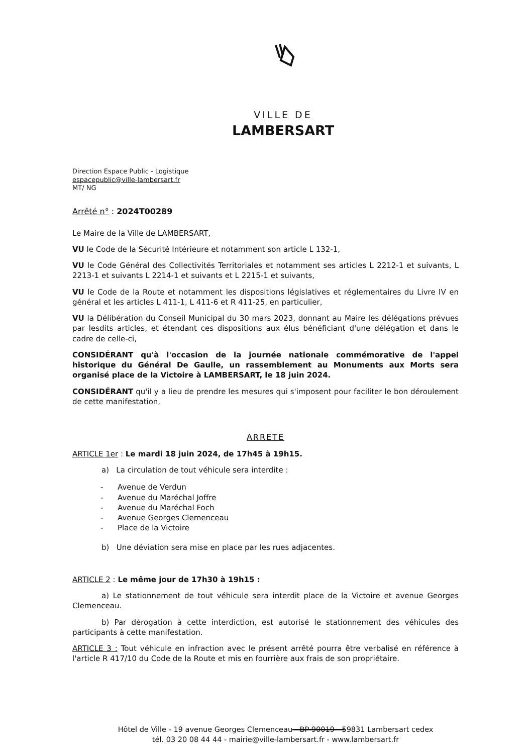VILLE DE
LAMBERSART
Direction Espace Public - Logistique
espacepublic@ville-lambersart.fr
MT/ NG
Arrêté n° : 2024T00289
Le Maire de la Ville de LAMBERSART,
VU le Code de la Sécurité Intérieure et notamment son article L 132-1,
VU le Code Général des Collectivités Territoriales et notamment ses articles L 2212-1 et suivants, L 2213-1 et suivants L 2214-1 et suivants et L 2215-1 et suivants,
VU le Code de la Route et notamment les dispositions législatives et réglementaires du Livre IV en général et les articles L 411-1, L 411-6 et R 411-25, en particulier,
VU la Délibération du Conseil Municipal du 30 mars 2023, donnant au Maire les délégations prévues par lesdits articles, et étendant ces dispositions aux élus bénéficiant d'une délégation et dans le cadre de celle-ci,
CONSIDÉRANT qu'à l'occasion de la journée nationale commémorative de l'appel historique du Général De Gaulle, un rassemblement au Monuments aux Morts sera organisé place de la Victoire à LAMBERSART, le 18 juin 2024.
CONSIDÉRANT qu'il y a lieu de prendre les mesures qui s'imposent pour faciliter le bon déroulement de cette manifestation,
ARRETE
ARTICLE 1er : Le mardi 18 juin 2024, de 17h45 à 19h15.
a) La circulation de tout véhicule sera interdite :
- Avenue de Verdun
- Avenue du Maréchal Joffre
- Avenue du Maréchal Foch
- Avenue Georges Clemenceau
- Place de la Victoire
b) Une déviation sera mise en place par les rues adjacentes.
ARTICLE 2 : Le même jour de 17h30 à 19h15 :
a) Le stationnement de tout véhicule sera interdit place de la Victoire et avenue Georges Clemenceau.
b) Par dérogation à cette interdiction, est autorisé le stationnement des véhicules des participants à cette manifestation.
ARTICLE 3 : Tout véhicule en infraction avec le présent arrêté pourra être verbalisé en référence à l'article R 417/10 du Code de la Route et mis en fourrière aux frais de son propriétaire.
Hôtel de Ville - 19 avenue Georges Clemenceau - BP 90019 - 59831 Lambersart cedex
tél. 03 20 08 44 44 - mairie@ville-lambersart.fr - www.lambersart.fr